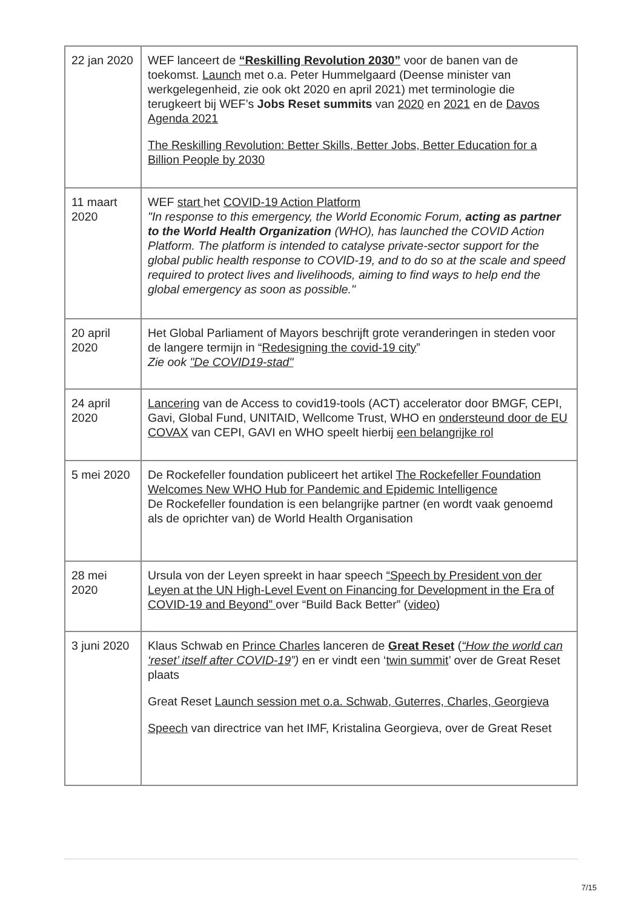| 22 jan 2020 | WEF lanceert de “Reskilling Revolution 2030” voor de banen van de toekomst. Launch met o.a. Peter Hummelgaard (Deense minister van werkgelegenheid, zie ook okt 2020 en april 2021) met terminologie die terugkeert bij WEF’s Jobs Reset summits van 2020 en 2021 en de Davos Agenda 2021 The Reskilling Revolution: Better Skills, Better Jobs, Better Education for a Billion People by 2030 |
| 11 maart 2020 | WEF start het COVID-19 Action Platform "In response to this emergency, the World Economic Forum, acting as partner to the World Health Organization (WHO), has launched the COVID Action Platform. The platform is intended to catalyse private-sector support for the global public health response to COVID-19, and to do so at the scale and speed required to protect lives and livelihoods, aiming to find ways to help end the global emergency as soon as possible." |
| 20 april 2020 | Het Global Parliament of Mayors beschrijft grote veranderingen in steden voor de langere termijn in “ Redesigning the covid-19 city ” Zie ook "De COVID19-stad" |
| 24 april 2020 | Lancering van de Access to covid19-tools (ACT) accelerator door BMGF, CEPI, Gavi, Global Fund, UNITAID, Wellcome Trust, WHO en ondersteund door de EU COVAX van CEPI, GAVI en WHO speelt hierbij een belangrijke rol |
| 5 mei 2020 | De Rockefeller foundation publiceert het artikel The Rockefeller Foundation Welcomes New WHO Hub for Pandemic and Epidemic Intelligence De Rockefeller foundation is een belangrijke partner (en wordt vaak genoemd als de oprichter van) de World Health Organisation |
| 28 mei 2020 | Ursula von der Leyen spreekt in haar speech “Speech by President von der Leyen at the UN High-Level Event on Financing for Development in the Era of COVID-19 and Beyond” over “Build Back Better” ( video ) |
| 3 juni 2020 | Klaus Schwab en Prince Charles lanceren de Great Reset ( “How the world can ‘reset’ itself after COVID-19 ”) en er vindt een ‘ twin summit ’ over de Great Reset plaats Great Reset Launch session met o.a. Schwab, Guterres, Charles, Georgieva Speech van directrice van het IMF, Kristalina Georgieva, over de Great Reset |
7/15